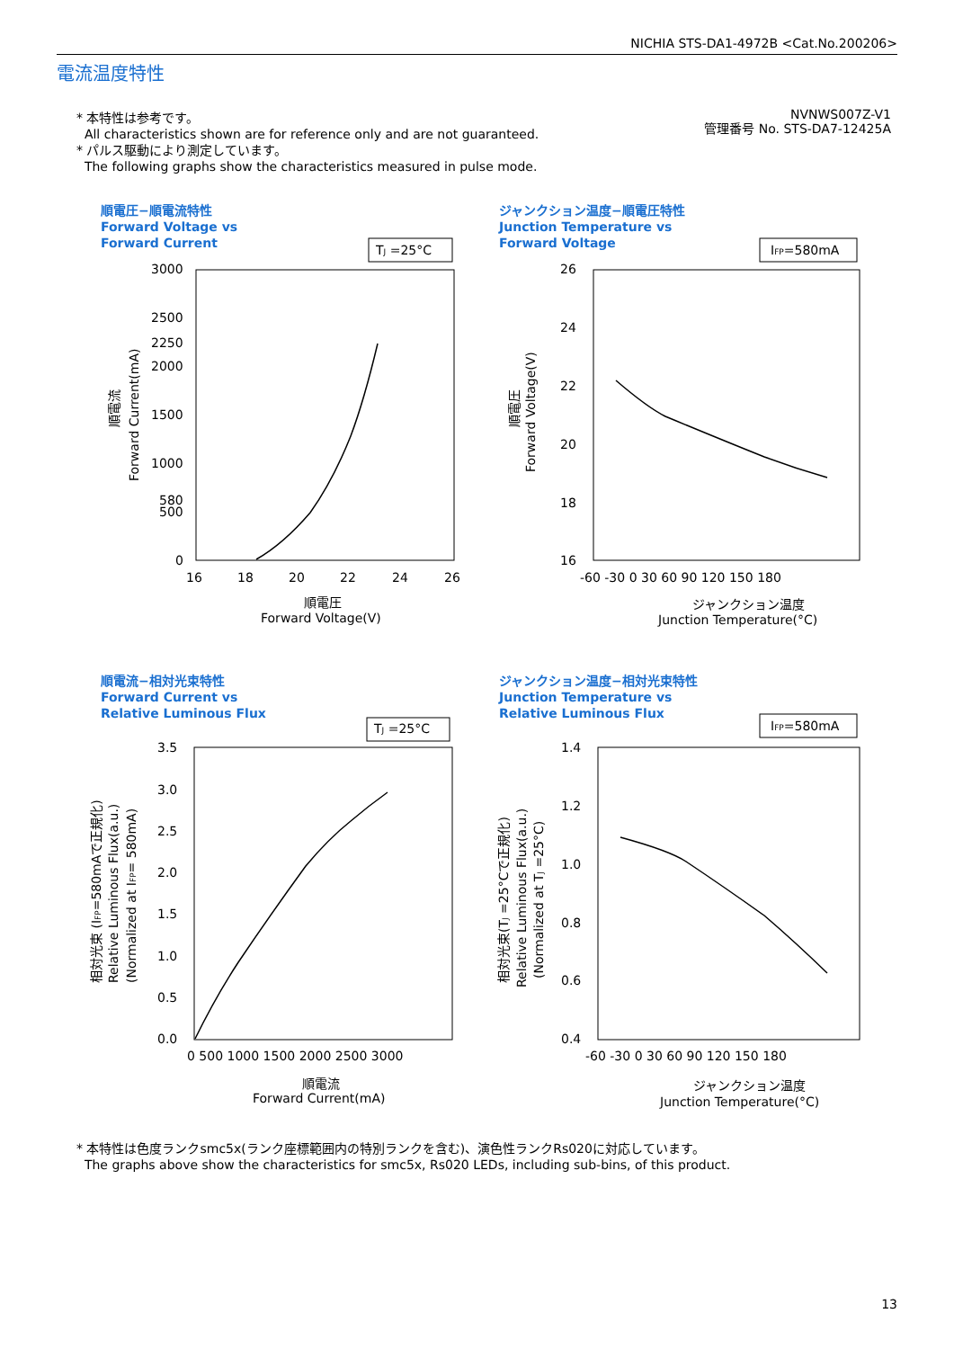NICHIA STS-DA1-4972B <Cat.No.200206>
電流温度特性
* 本特性は参考です。
All characteristics shown are for reference only and are not guaranteed.
* パルス駆動により測定しています。
The following graphs show the characteristics measured in pulse mode.
NVNWS007Z-V1
管理番号 No. STS-DA7-12425A
順電圧−順電流特性
Forward Voltage vs
Forward Current
TJ =25°C
3000
2500
2250
2000
1500
1000
580
500
0
16
18
20
22
24
26
順電圧
Forward Voltage(V)
順電流
Forward Current(mA)
ジャンクション温度−順電圧特性
Junction Temperature vs
Forward Voltage
IFP=580mA
26
24
22
20
18
16
-60 -30 0 30 60 90 120 150 180
ジャンクション温度
Junction Temperature(°C)
順電圧
Forward Voltage(V)
順電流−相対光束特性
Forward Current vs
Relative Luminous Flux
TJ =25°C
3.5
3.0
2.5
2.0
1.5
1.0
0.5
0.0
0 500 1000 1500 2000 2500 3000
順電流
Forward Current(mA)
相対光束 (IFP=580mAで正規化)
Relative Luminous Flux(a.u.)
(Normalized at IFP= 580mA)
ジャンクション温度−相対光束特性
Junction Temperature vs
Relative Luminous Flux
IFP=580mA
1.4
1.2
1.0
0.8
0.6
0.4
-60 -30 0 30 60 90 120 150 180
ジャンクション温度
Junction Temperature(°C)
相対光束(TJ =25°Cで正規化)
Relative Luminous Flux(a.u.)
(Normalized at TJ =25°C)
* 本特性は色度ランクsmc5x(ランク座標範囲内の特別ランクを含む)、演色性ランクRs020に対応しています。
The graphs above show the characteristics for smc5x, Rs020 LEDs, including sub-bins, of this product.
13